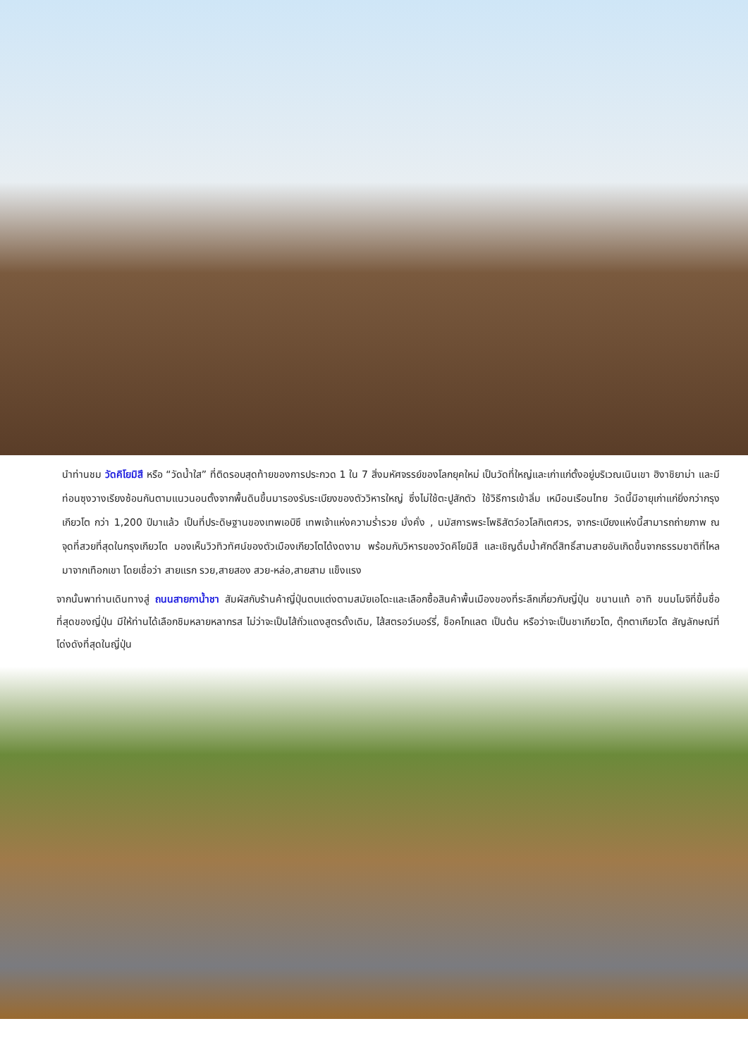นำท่านชม วัดคิโยมิสึ หรือ “วัดน้ำใส” ที่ติดรอบสุดท้ายของการประกวด 1 ใน 7 สิ่งมหัศจรรย์ของโลกยุคใหม่ เป็นวัดที่ใหญ่และเก่าแก่ตั้งอยู่บริเวณเนินเขา ฮิงาชิยาม่า และมีท่อนซุงวางเรียงซ้อนกันตามแนวนอนตั้งจากพื้นดินขึ้นมารองรับระเบียงของตัววิหารใหญ่ ซึ่งไม่ใช้ตะปูสักตัว ใช้วิธีการเข้าลิ่ม เหมือนเรือนไทย วัดนี้มีอายุเก่าแก่ยิ่งกว่ากรุงเกียวโต กว่า 1,200 ปีมาแล้ว เป็นที่ประดิษฐานของเทพเอบิซึ เทพเจ้าแห่งความร่ำรวย มั่งคั่ง , นมัสการพระโพธิสัตว์อวโลกิเตศวร, จากระเบียงแห่งนี้สามารถถ่ายภาพ ณ จุดที่สวยที่สุดในกรุงเกียวโต มองเห็นวิวทิวทัศน์ของตัวเมืองเกียวโตได้งดงาม พร้อมกับวิหารของวัดคิโยมิสึ และเชิญดื่มน้ำศักดิ์สิทธิ์สามสายอันเกิดขึ้นจากธรรมชาติที่ไหลมาจากเทือกเขา โดยเชื่อว่า สายแรก รวย,สายสอง สวย-หล่อ,สายสาม แข็งแรง
จากนั้นพาท่านเดินทางสู่ ถนนสายกาน้ำชา สัมผัสกับร้านค้าญี่ปุ่นตบแต่งตามสมัยเอโดะและเลือกซื้อสินค้าพื้นเมืองของที่ระลึกเกี่ยวกับญี่ปุ่น ขนานแท้ อาทิ ขนมโมจิที่ขึ้นชื่อที่สุดของญี่ปุ่น มีให้ท่านได้เลือกชิมหลายหลากรส ไม่ว่าจะเป็นไส้ถั่วแดงสูตรดั้งเดิม, ไส้สตรอว์เบอร์รี่, ช็อคโกแลต เป็นต้น หรือว่าจะเป็นชาเกียวโต, ตุ๊กตาเกียวโต สัญลักษณ์ที่โด่งดังที่สุดในญี่ปุ่น